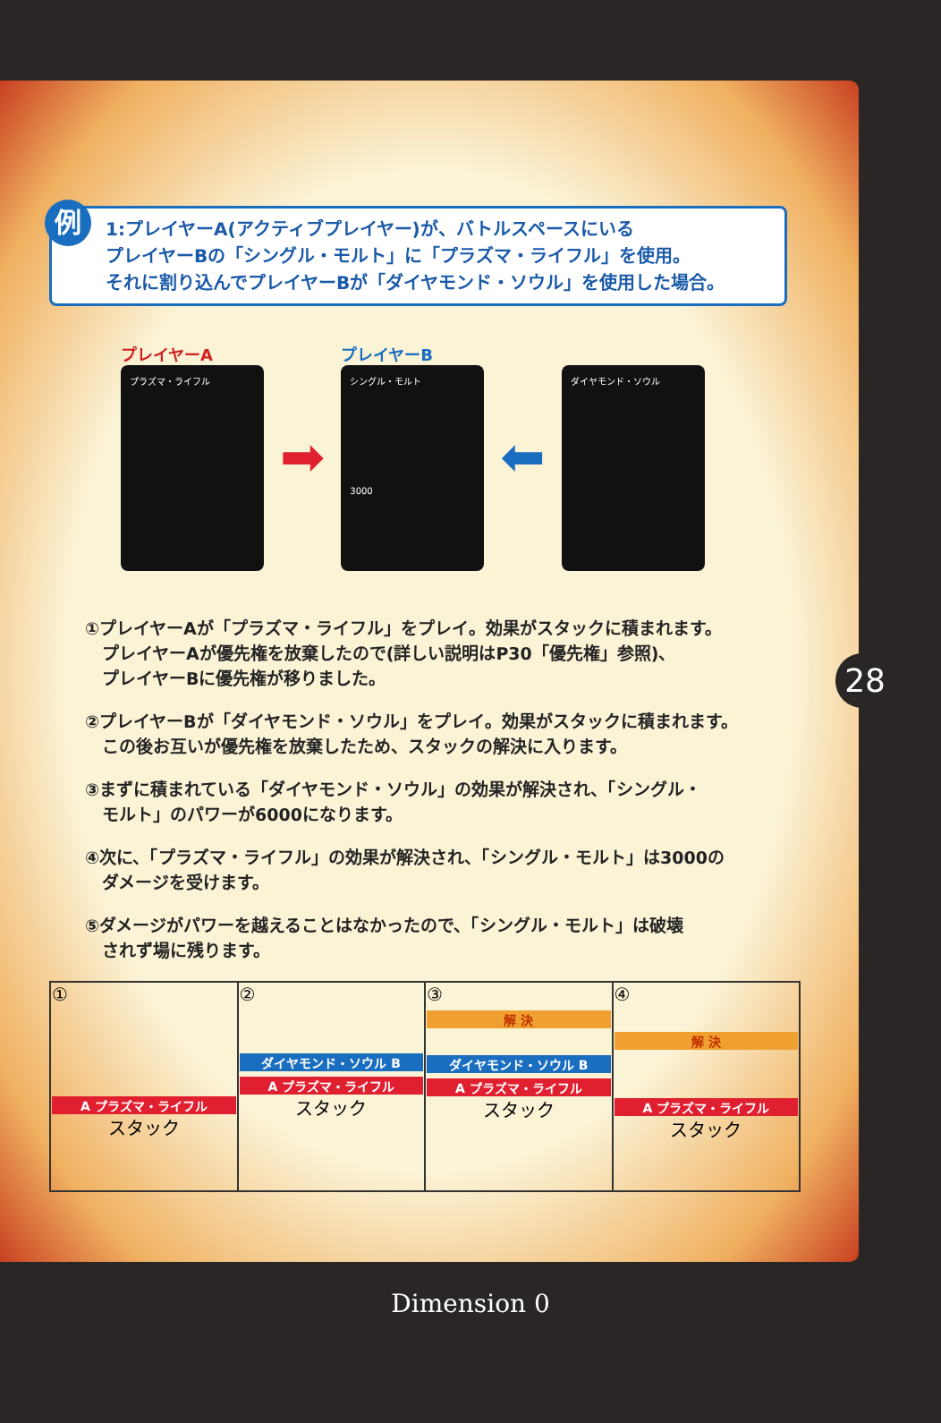例 1:プレイヤーA(アクティブプレイヤー)が、バトルスペースにいる
プレイヤーBの「シングル・モルト」に「プラズマ・ライフル」を使用。
それに割り込んでプレイヤーBが「ダイヤモンド・ソウル」を使用した場合。
プレイヤーA
プラズマ・ライフル
➡
プレイヤーB
シングル・モルト
3000
⬅
ダイヤモンド・ソウル
①プレイヤーAが「プラズマ・ライフル」をプレイ。効果がスタックに積まれます。
　プレイヤーAが優先権を放棄したので(詳しい説明はP30「優先権」参照)、
　プレイヤーBに優先権が移りました。
②プレイヤーBが「ダイヤモンド・ソウル」をプレイ。効果がスタックに積まれます。
　この後お互いが優先権を放棄したため、スタックの解決に入ります。
③まずに積まれている「ダイヤモンド・ソウル」の効果が解決され、「シングル・
　モルト」のパワーが6000になります。
④次に、「プラズマ・ライフル」の効果が解決され、「シングル・モルト」は3000の
　ダメージを受けます。
⑤ダメージがパワーを越えることはなかったので、「シングル・モルト」は破壊
　されず場に残ります。
| ① A プラズマ・ライフル スタック | ② ダイヤモンド・ソウル B A プラズマ・ライフル スタック | ③ 解 決 ダイヤモンド・ソウル B A プラズマ・ライフル スタック | ④ 解 決 A プラズマ・ライフル スタック |
28
Dimension 0